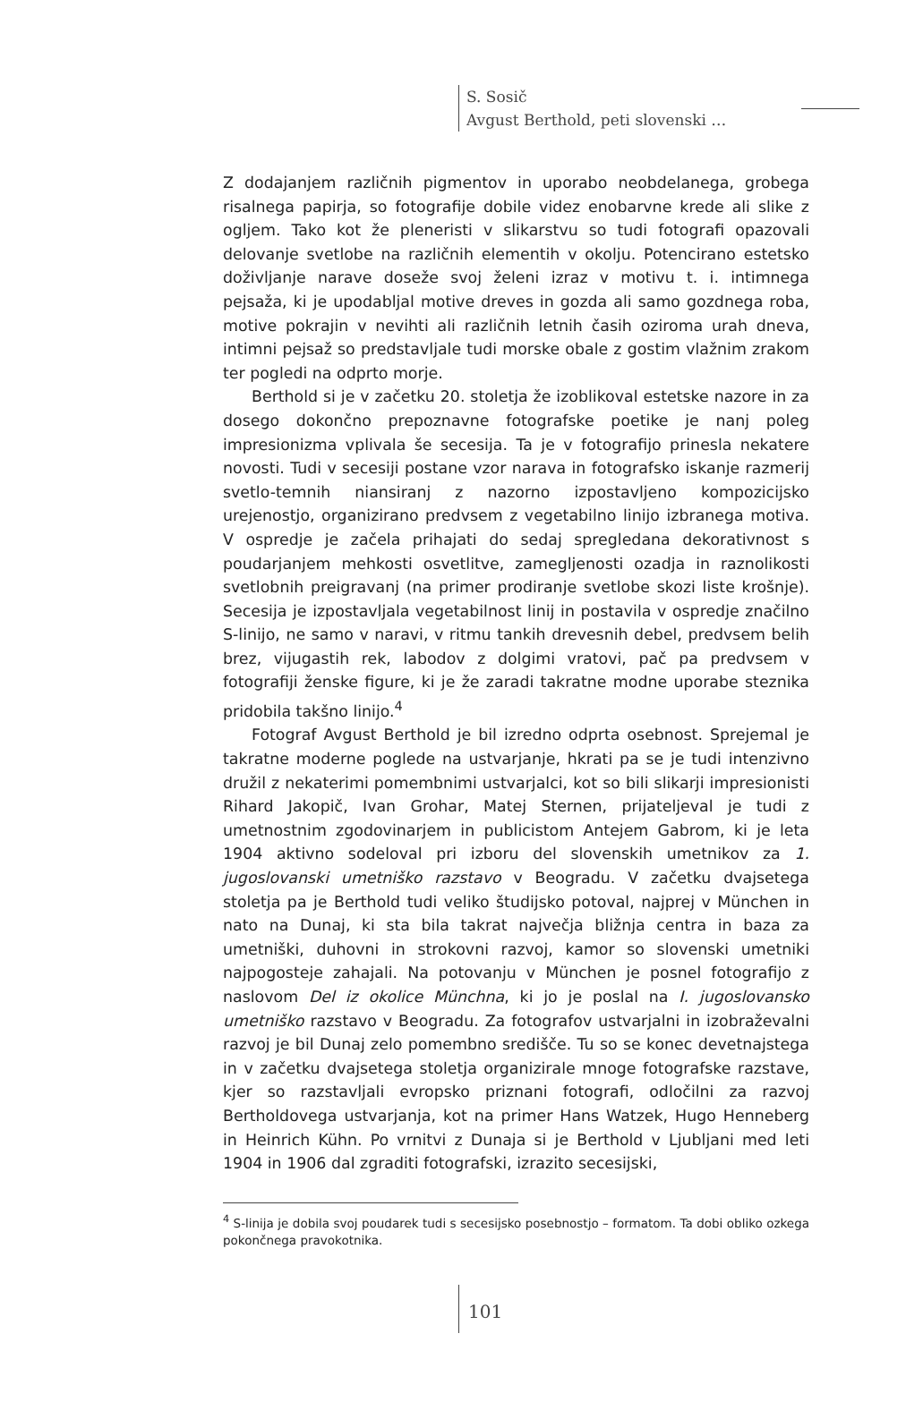S. Sosič
Avgust Berthold, peti slovenski …
Z dodajanjem različnih pigmentov in uporabo neobdelanega, grobega risalnega papirja, so fotografije dobile videz enobarvne krede ali slike z ogljem. Tako kot že pleneristi v slikarstvu so tudi fotografi opazovali delovanje svetlobe na različnih elementih v okolju. Potencirano estetsko doživljanje narave doseže svoj želeni izraz v motivu t. i. intimnega pejsaža, ki je upodabljal motive dreves in gozda ali samo gozdnega roba, motive pokrajin v nevihti ali različnih letnih časih oziroma urah dneva, intimni pejsaž so predstavljale tudi morske obale z gostim vlažnim zrakom ter pogledi na odprto morje.
Berthold si je v začetku 20. stoletja že izoblikoval estetske nazore in za dosego dokončno prepoznavne fotografske poetike je nanj poleg impresionizma vplivala še secesija. Ta je v fotografijo prinesla nekatere novosti. Tudi v secesiji postane vzor narava in fotografsko iskanje razmerij svetlo-temnih niansiranj z nazorno izpostavljeno kompozicijsko urejenostjo, organizirano predvsem z vegetabilno linijo izbranega motiva. V ospredje je začela prihajati do sedaj spregledana dekorativnost s poudarjanjem mehkosti osvetlitve, zamegljenosti ozadja in raznolikosti svetlobnih preigravanj (na primer prodiranje svetlobe skozi liste krošnje). Secesija je izpostavljala vegetabilnost linij in postavila v ospredje značilno S-linijo, ne samo v naravi, v ritmu tankih drevesnih debel, predvsem belih brez, vijugastih rek, labodov z dolgimi vratovi, pač pa predvsem v fotografiji ženske figure, ki je že zaradi takratne modne uporabe steznika pridobila takšno linijo.<sup>4</sup>
Fotograf Avgust Berthold je bil izredno odprta osebnost. Sprejemal je takratne moderne poglede na ustvarjanje, hkrati pa se je tudi intenzivno družil z nekaterimi pomembnimi ustvarjalci, kot so bili slikarji impresionisti Rihard Jakopič, Ivan Grohar, Matej Sternen, prijateljeval je tudi z umetnostnim zgodovinarjem in publicistom Antejem Gabrom, ki je leta 1904 aktivno sodeloval pri izboru del slovenskih umetnikov za 1. jugoslovanski umetniško razstavo v Beogradu. V začetku dvajsetega stoletja pa je Berthold tudi veliko študijsko potoval, najprej v München in nato na Dunaj, ki sta bila takrat največja bližnja centra in baza za umetniški, duhovni in strokovni razvoj, kamor so slovenski umetniki najpogosteje zahajali. Na potovanju v München je posnel fotografijo z naslovom Del iz okolice Münchna, ki jo je poslal na I. jugoslovansko umetniško razstavo v Beogradu. Za fotografov ustvarjalni in izobraževalni razvoj je bil Dunaj zelo pomembno središče. Tu so se konec devetnajstega in v začetku dvajsetega stoletja organizirale mnoge fotografske razstave, kjer so razstavljali evropsko priznani fotografi, odločilni za razvoj Bertholdovega ustvarjanja, kot na primer Hans Watzek, Hugo Henneberg in Heinrich Kühn. Po vrnitvi z Dunaja si je Berthold v Ljubljani med leti 1904 in 1906 dal zgraditi fotografski, izrazito secesijski,
<sup>4</sup> S-linija je dobila svoj poudarek tudi s secesijsko posebnostjo – formatom. Ta dobi obliko ozkega pokončnega pravokotnika.
101